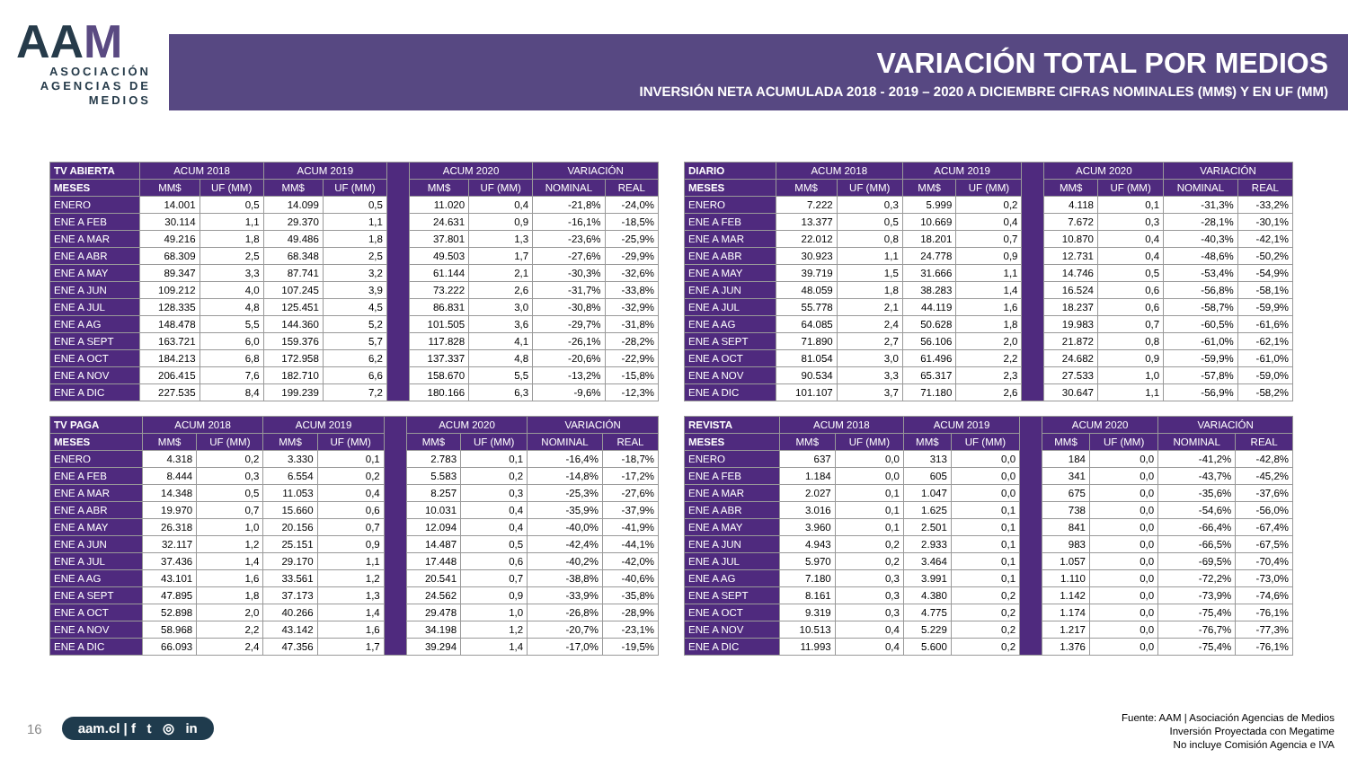AAM
ASOCIACIÓN AGENCIAS DE MEDIOS
VARIACIÓN TOTAL POR MEDIOS
INVERSIÓN NETA ACUMULADA 2018 - 2019 – 2020 A DICIEMBRE CIFRAS NOMINALES (MM$) Y EN UF (MM)
| TV ABIERTA | ACUM 2018 | | ACUM 2019 | | | ACUM 2020 | | VARIACIÓN | |
| --- | --- | --- | --- | --- | --- | --- | --- | --- | --- |
| MESES | MM$ | UF (MM) | MM$ | UF (MM) | | MM$ | UF (MM) | NOMINAL | REAL |
| ENERO | 14.001 | 0,5 | 14.099 | 0,5 | | 11.020 | 0,4 | -21,8% | -24,0% |
| ENE A FEB | 30.114 | 1,1 | 29.370 | 1,1 | | 24.631 | 0,9 | -16,1% | -18,5% |
| ENE A MAR | 49.216 | 1,8 | 49.486 | 1,8 | | 37.801 | 1,3 | -23,6% | -25,9% |
| ENE A ABR | 68.309 | 2,5 | 68.348 | 2,5 | | 49.503 | 1,7 | -27,6% | -29,9% |
| ENE A MAY | 89.347 | 3,3 | 87.741 | 3,2 | | 61.144 | 2,1 | -30,3% | -32,6% |
| ENE A JUN | 109.212 | 4,0 | 107.245 | 3,9 | | 73.222 | 2,6 | -31,7% | -33,8% |
| ENE A JUL | 128.335 | 4,8 | 125.451 | 4,5 | | 86.831 | 3,0 | -30,8% | -32,9% |
| ENE A AG | 148.478 | 5,5 | 144.360 | 5,2 | | 101.505 | 3,6 | -29,7% | -31,8% |
| ENE A SEPT | 163.721 | 6,0 | 159.376 | 5,7 | | 117.828 | 4,1 | -26,1% | -28,2% |
| ENE A OCT | 184.213 | 6,8 | 172.958 | 6,2 | | 137.337 | 4,8 | -20,6% | -22,9% |
| ENE A NOV | 206.415 | 7,6 | 182.710 | 6,6 | | 158.670 | 5,5 | -13,2% | -15,8% |
| ENE A DIC | 227.535 | 8,4 | 199.239 | 7,2 | | 180.166 | 6,3 | -9,6% | -12,3% |
| DIARIO | ACUM 2018 | | ACUM 2019 | | | ACUM 2020 | | VARIACIÓN | |
| --- | --- | --- | --- | --- | --- | --- | --- | --- | --- |
| MESES | MM$ | UF (MM) | MM$ | UF (MM) | | MM$ | UF (MM) | NOMINAL | REAL |
| ENERO | 7.222 | 0,3 | 5.999 | 0,2 | | 4.118 | 0,1 | -31,3% | -33,2% |
| ENE A FEB | 13.377 | 0,5 | 10.669 | 0,4 | | 7.672 | 0,3 | -28,1% | -30,1% |
| ENE A MAR | 22.012 | 0,8 | 18.201 | 0,7 | | 10.870 | 0,4 | -40,3% | -42,1% |
| ENE A ABR | 30.923 | 1,1 | 24.778 | 0,9 | | 12.731 | 0,4 | -48,6% | -50,2% |
| ENE A MAY | 39.719 | 1,5 | 31.666 | 1,1 | | 14.746 | 0,5 | -53,4% | -54,9% |
| ENE A JUN | 48.059 | 1,8 | 38.283 | 1,4 | | 16.524 | 0,6 | -56,8% | -58,1% |
| ENE A JUL | 55.778 | 2,1 | 44.119 | 1,6 | | 18.237 | 0,6 | -58,7% | -59,9% |
| ENE A AG | 64.085 | 2,4 | 50.628 | 1,8 | | 19.983 | 0,7 | -60,5% | -61,6% |
| ENE A SEPT | 71.890 | 2,7 | 56.106 | 2,0 | | 21.872 | 0,8 | -61,0% | -62,1% |
| ENE A OCT | 81.054 | 3,0 | 61.496 | 2,2 | | 24.682 | 0,9 | -59,9% | -61,0% |
| ENE A NOV | 90.534 | 3,3 | 65.317 | 2,3 | | 27.533 | 1,0 | -57,8% | -59,0% |
| ENE A DIC | 101.107 | 3,7 | 71.180 | 2,6 | | 30.647 | 1,1 | -56,9% | -58,2% |
| TV PAGA | ACUM 2018 | | ACUM 2019 | | | ACUM 2020 | | VARIACIÓN | |
| --- | --- | --- | --- | --- | --- | --- | --- | --- | --- |
| MESES | MM$ | UF (MM) | MM$ | UF (MM) | | MM$ | UF (MM) | NOMINAL | REAL |
| ENERO | 4.318 | 0,2 | 3.330 | 0,1 | | 2.783 | 0,1 | -16,4% | -18,7% |
| ENE A FEB | 8.444 | 0,3 | 6.554 | 0,2 | | 5.583 | 0,2 | -14,8% | -17,2% |
| ENE A MAR | 14.348 | 0,5 | 11.053 | 0,4 | | 8.257 | 0,3 | -25,3% | -27,6% |
| ENE A ABR | 19.970 | 0,7 | 15.660 | 0,6 | | 10.031 | 0,4 | -35,9% | -37,9% |
| ENE A MAY | 26.318 | 1,0 | 20.156 | 0,7 | | 12.094 | 0,4 | -40,0% | -41,9% |
| ENE A JUN | 32.117 | 1,2 | 25.151 | 0,9 | | 14.487 | 0,5 | -42,4% | -44,1% |
| ENE A JUL | 37.436 | 1,4 | 29.170 | 1,1 | | 17.448 | 0,6 | -40,2% | -42,0% |
| ENE A AG | 43.101 | 1,6 | 33.561 | 1,2 | | 20.541 | 0,7 | -38,8% | -40,6% |
| ENE A SEPT | 47.895 | 1,8 | 37.173 | 1,3 | | 24.562 | 0,9 | -33,9% | -35,8% |
| ENE A OCT | 52.898 | 2,0 | 40.266 | 1,4 | | 29.478 | 1,0 | -26,8% | -28,9% |
| ENE A NOV | 58.968 | 2,2 | 43.142 | 1,6 | | 34.198 | 1,2 | -20,7% | -23,1% |
| ENE A DIC | 66.093 | 2,4 | 47.356 | 1,7 | | 39.294 | 1,4 | -17,0% | -19,5% |
| REVISTA | ACUM 2018 | | ACUM 2019 | | | ACUM 2020 | | VARIACIÓN | |
| --- | --- | --- | --- | --- | --- | --- | --- | --- | --- |
| MESES | MM$ | UF (MM) | MM$ | UF (MM) | | MM$ | UF (MM) | NOMINAL | REAL |
| ENERO | 637 | 0,0 | 313 | 0,0 | | 184 | 0,0 | -41,2% | -42,8% |
| ENE A FEB | 1.184 | 0,0 | 605 | 0,0 | | 341 | 0,0 | -43,7% | -45,2% |
| ENE A MAR | 2.027 | 0,1 | 1.047 | 0,0 | | 675 | 0,0 | -35,6% | -37,6% |
| ENE A ABR | 3.016 | 0,1 | 1.625 | 0,1 | | 738 | 0,0 | -54,6% | -56,0% |
| ENE A MAY | 3.960 | 0,1 | 2.501 | 0,1 | | 841 | 0,0 | -66,4% | -67,4% |
| ENE A JUN | 4.943 | 0,2 | 2.933 | 0,1 | | 983 | 0,0 | -66,5% | -67,5% |
| ENE A JUL | 5.970 | 0,2 | 3.464 | 0,1 | | 1.057 | 0,0 | -69,5% | -70,4% |
| ENE A AG | 7.180 | 0,3 | 3.991 | 0,1 | | 1.110 | 0,0 | -72,2% | -73,0% |
| ENE A SEPT | 8.161 | 0,3 | 4.380 | 0,2 | | 1.142 | 0,0 | -73,9% | -74,6% |
| ENE A OCT | 9.319 | 0,3 | 4.775 | 0,2 | | 1.174 | 0,0 | -75,4% | -76,1% |
| ENE A NOV | 10.513 | 0,4 | 5.229 | 0,2 | | 1.217 | 0,0 | -76,7% | -77,3% |
| ENE A DIC | 11.993 | 0,4 | 5.600 | 0,2 | | 1.376 | 0,0 | -75,4% | -76,1% |
16 aam.cl | f t ◎ in
Fuente: AAM | Asociación Agencias de Medios
Inversión Proyectada con Megatime
No incluye Comisión Agencia e IVA